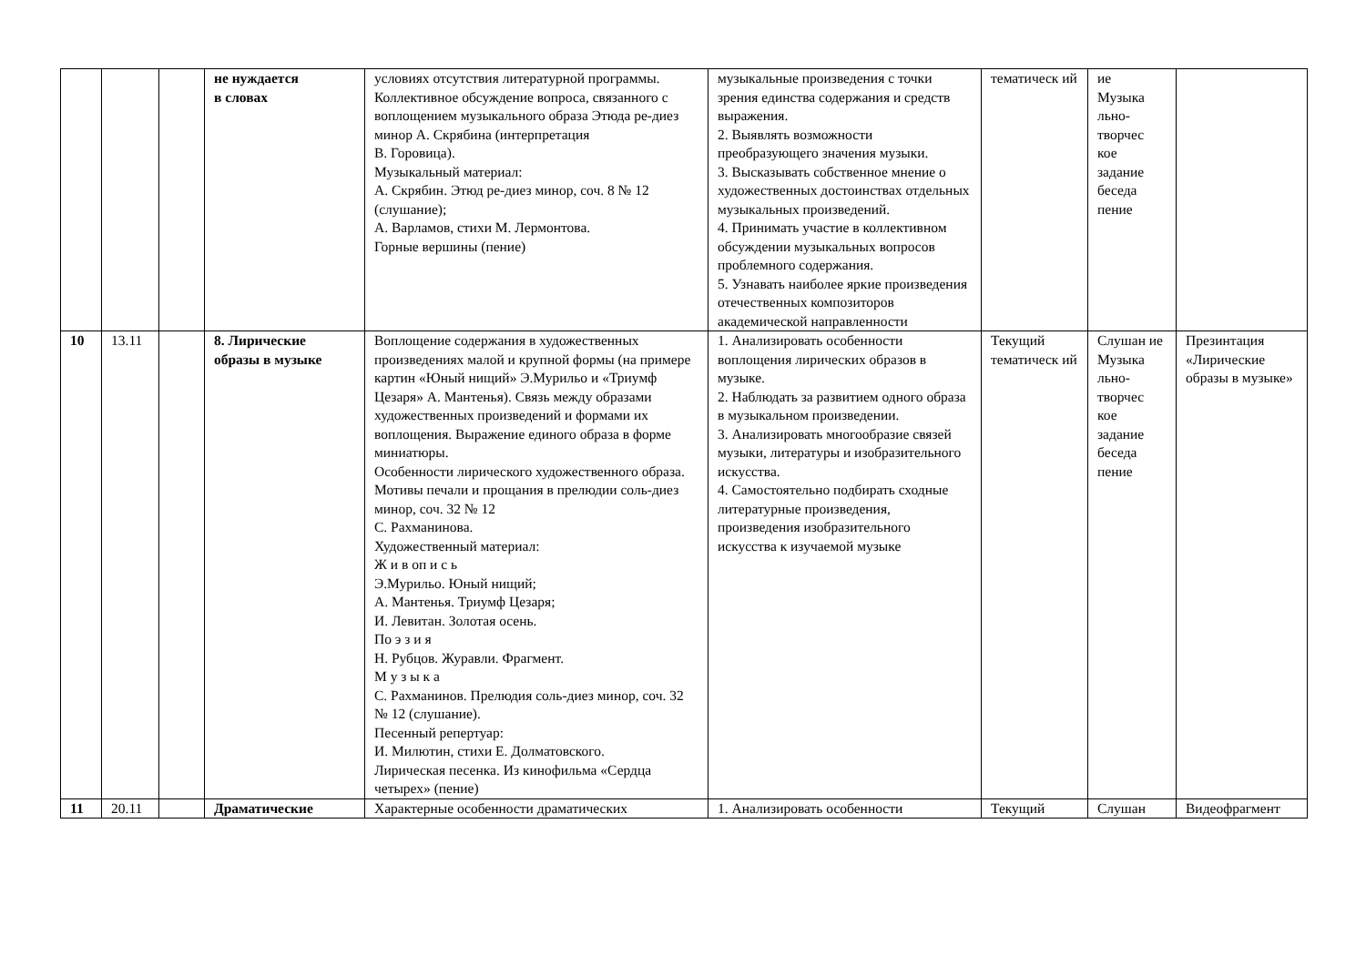| | | | не нуждается в словах | условиях отсутствия литературной программы. Коллективное обсуждение вопроса, связанного с воплощением музыкального образа Этюда ре-диез минор А. Скрябина (интерпретация В. Горовица). Музыкальный материал: А. Скрябин. Этюд ре-диез минор, соч. 8 № 12 (слушание); А. Варламов, стихи М. Лермонтова. Горные вершины (пение) | музыкальные произведения с точки зрения единства содержания и средств выражения. 2. Выявлять возможности преобразующего значения музыки. 3. Высказывать собственное мнение о художественных достоинствах отдельных музыкальных произведений. 4. Принимать участие в коллективном обсуждении музыкальных вопросов проблемного содержания. 5. Узнавать наиболее яркие произведения отечественных композиторов академической направленности | тематическ ий | ие Музыка льно-творчес кое задание беседа пение | |
| 10 | 13.11 | | 8. Лирические образы в музыке | Воплощение содержания в художественных произведениях малой и крупной формы (на примере картин «Юный нищий» Э.Мурильо и «Триумф Цезаря» А. Мантенья). Связь между образами художественных произведений и формами их воплощения. Выражение единого образа в форме миниатюры. Особенности лирического художественного образа. Мотивы печали и прощания в прелюдии соль-диез минор, соч. 32 № 12 С. Рахманинова. Художественный материал: Ж и в оп и с ь Э.Мурильо. Юный нищий; А. Мантенья. Триумф Цезаря; И. Левитан. Золотая осень. По э з и я Н. Рубцов. Журавли. Фрагмент. М у з ы к а С. Рахманинов. Прелюдия соль-диез минор, соч. 32 № 12 (слушание). Песенный репертуар: И. Милютин, стихи Е. Долматовского. Лирическая песенка. Из кинофильма «Сердца четырех» (пение) | 1. Анализировать особенности воплощения лирических образов в музыке. 2. Наблюдать за развитием одного образа в музыкальном произведении. 3. Анализировать многообразие связей музыки, литературы и изобразительного искусства. 4. Самостоятельно подбирать сходные литературные произведения, произведения изобразительного искусства к изучаемой музыке | Текущий тематическ ий | Слушан ие Музыка льно-творчес кое задание беседа пение | Презинтация «Лирические образы в музыке» |
| 11 | 20.11 | | Драматические | Характерные особенности драматических | 1. Анализировать особенности | Текущий | Слушан | Видеофрагмент |